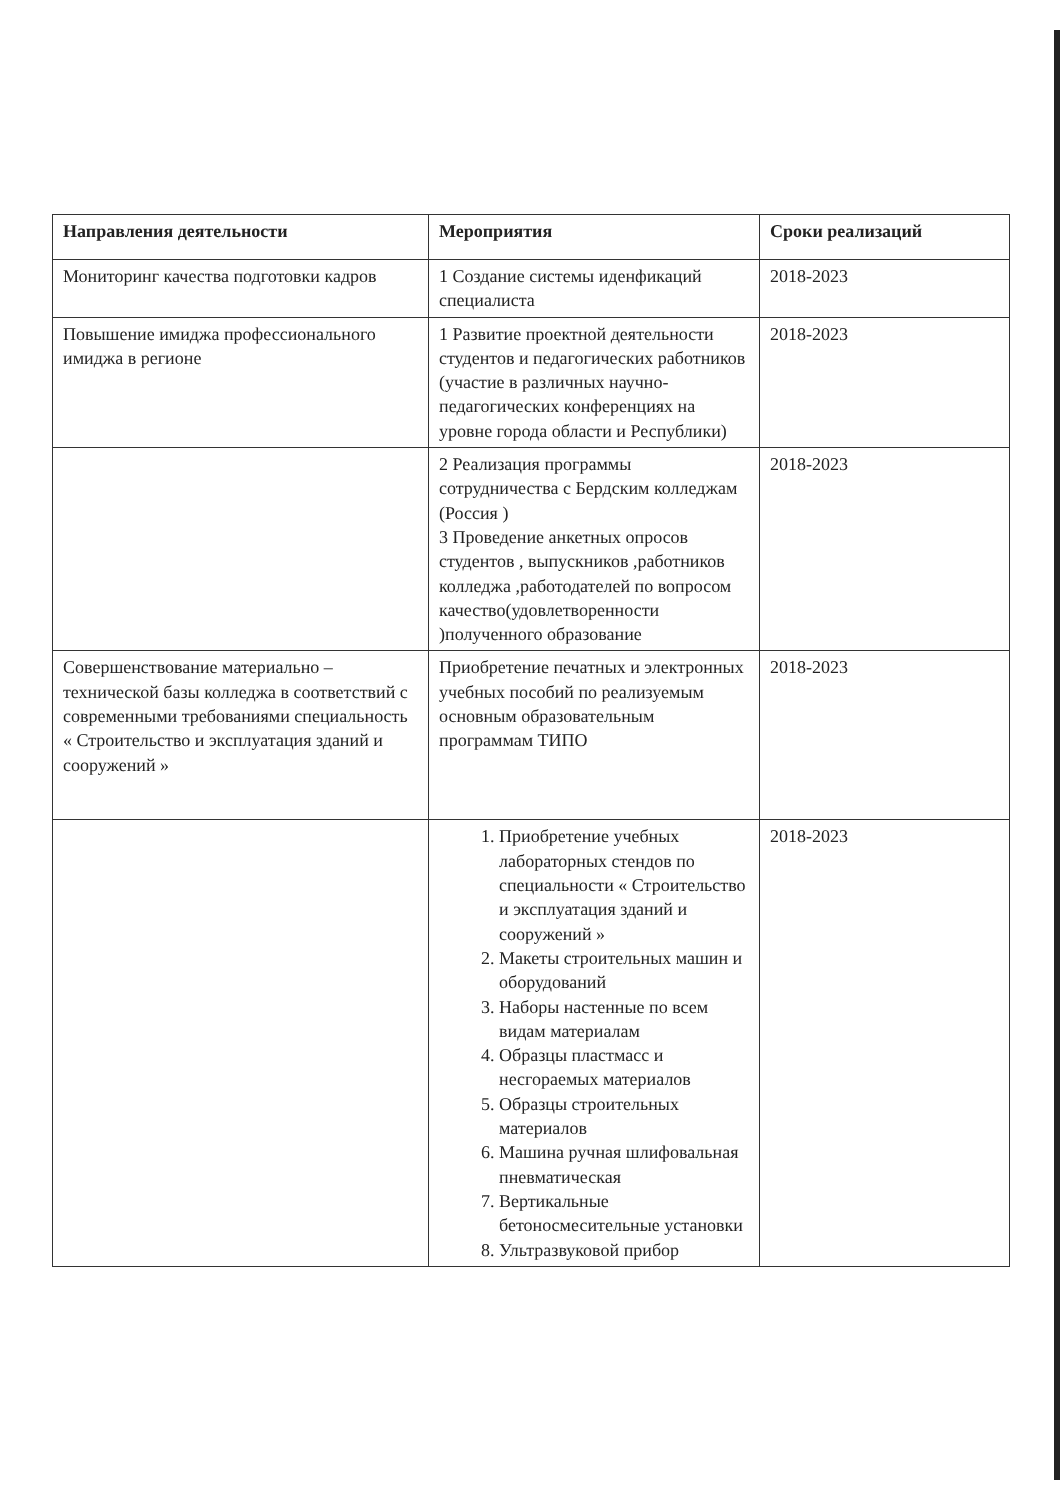| Направления деятельности | Мероприятия | Сроки реализаций |
| --- | --- | --- |
| Мониторинг качества подготовки кадров | 1 Создание системы иденфикаций специалиста | 2018-2023 |
| Повышение имиджа профессионального имиджа в регионе | 1 Развитие проектной деятельности студентов и педагогических работников (участие в различных научно-педагогических конференциях на уровне города области и Республики) | 2018-2023 |
| | 2 Реализация программы сотрудничества с Бердским колледжам (Россия ) 3 Проведение анкетных опросов студентов , выпускников ,работников колледжа ,работодателей по вопросом качество(удовлетворенности )полученного образование | 2018-2023 |
| Совершенствование материально – технической базы колледжа в соответствий с современными требованиями специальность « Строительство и эксплуатация зданий и сооружений » | Приобретение печатных и электронных учебных пособий по реализуемым основным образовательным программам ТИПО | 2018-2023 |
| | 1. Приобретение учебных лабораторных стендов по специальности « Строительство и эксплуатация зданий и сооружений » 2. Макеты строительных машин и оборудований 3. Наборы настенные по всем видам материалам 4. Образцы пластмасс и несгораемых материалов 5. Образцы строительных материалов 6. Машина ручная шлифовальная пневматическая 7. Вертикальные бетоносмесительные установки 8. Ультразвуковой прибор | 2018-2023 |